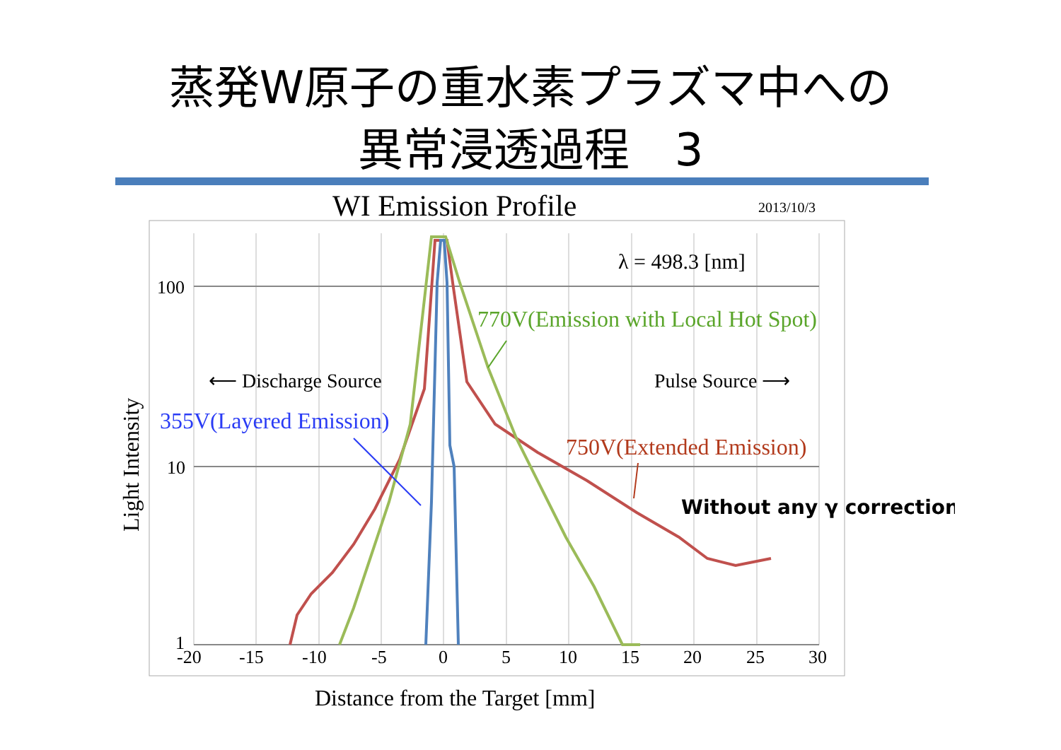蒸発W原子の重水素プラズマ中への
異常浸透過程　3
WI Emission Profile
2013/10/3
100
10
1
-20
-15
-10
-5
0
5
10
15
20
25
30
Distance from the Target [mm]
Light Intensity
λ = 498.3 [nm]
770V(Emission with Local Hot Spot)
⟵ Discharge Source
Pulse Source ⟶
355V(Layered Emission)
750V(Extended Emission)
Without any γ correction !